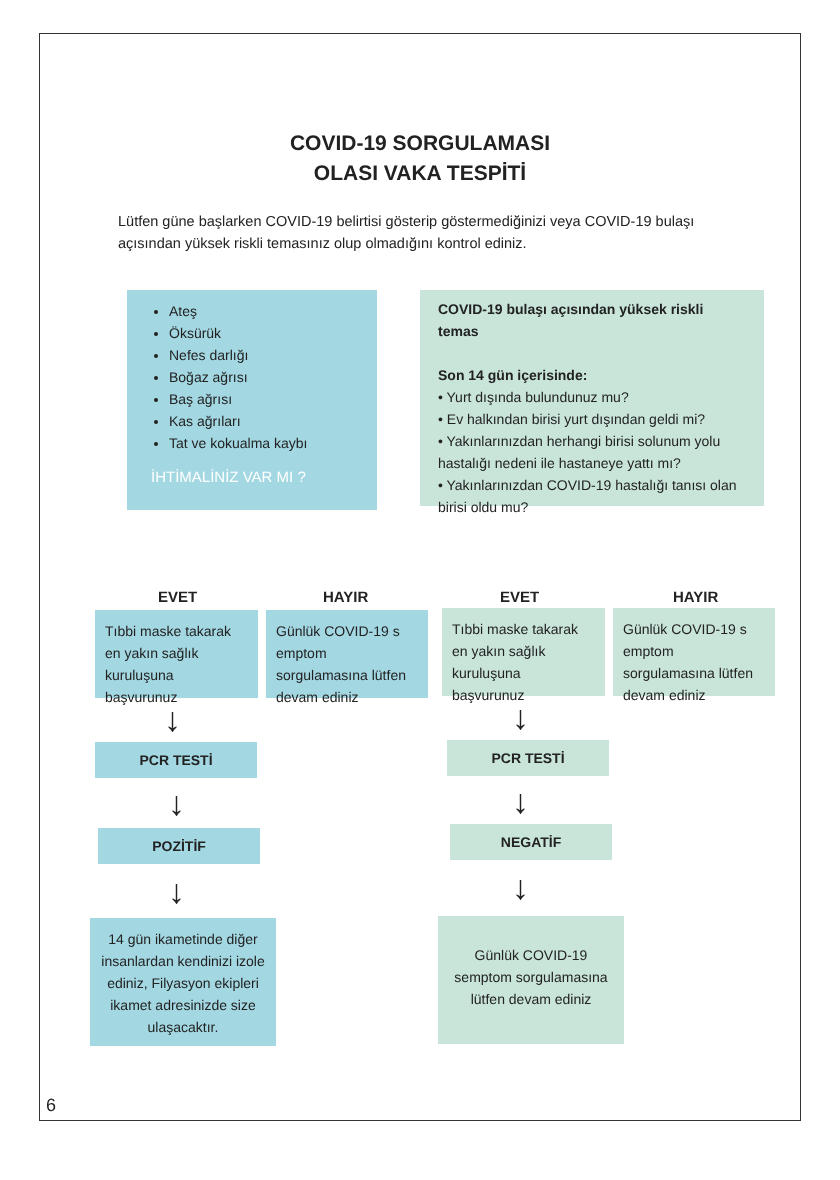COVID-19 SORGULAMASI
OLASI VAKA TESPİTİ
Lütfen güne başlarken COVID-19 belirtisi gösterip göstermediğinizi veya COVID-19 bulaşı açısından yüksek riskli temasınız olup olmadığını kontrol ediniz.
Ateş
Öksürük
Nefes darlığı
Boğaz ağrısı
Baş ağrısı
Kas ağrıları
Tat ve kokualma kaybı
İHTİMALİNİZ VAR MI ?
EVET HAYIR
Tıbbi maske takarak en yakın sağlık kuruluşuna başvurunuz
Günlük COVID-19 s emptom sorgulamasına lütfen devam ediniz
↓
PCR TESTİ
↓
POZİTİF
↓
14 gün ikametinde diğer insanlardan kendinizi izole ediniz, Filyasyon ekipleri ikamet adresinizde size ulaşacaktır.
COVID-19 bulaşı açısından yüksek riskli temas
Son 14 gün içerisinde:
• Yurt dışında bulundunuz mu?
• Ev halkından birisi yurt dışından geldi mi?
• Yakınlarınızdan herhangi birisi solunum yolu hastalığı nedeni ile hastaneye yattı mı?
• Yakınlarınızdan COVID-19 hastalığı tanısı olan birisi oldu mu?
EVET HAYIR
Tıbbi maske takarak en yakın sağlık kuruluşuna başvurunuz
Günlük COVID-19 s emptom sorgulamasına lütfen devam ediniz
↓
PCR TESTİ
↓
NEGATİF
↓
Günlük COVID-19 semptom sorgulamasına lütfen devam ediniz
6